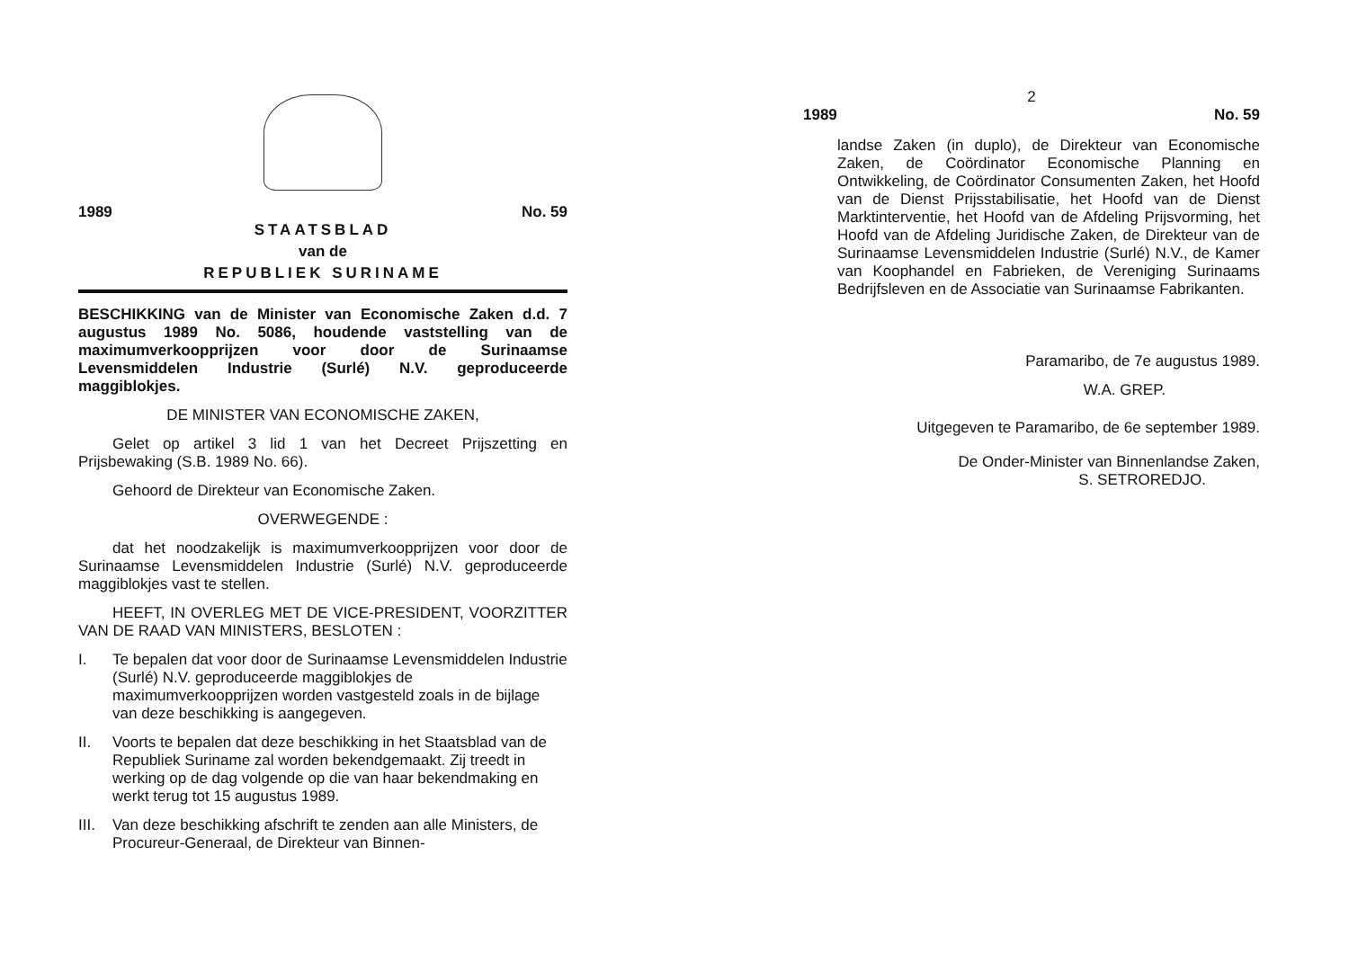1989 No. 59
STAATSBLAD
van de
REPUBLIEK SURINAME
BESCHIKKING van de Minister van Economische Zaken d.d. 7 augustus 1989 No. 5086, houdende vaststelling van de maximumverkoopprijzen voor door de Surinaamse Levensmiddelen Industrie (Surlé) N.V. geproduceerde maggiblokjes.
DE MINISTER VAN ECONOMISCHE ZAKEN,
Gelet op artikel 3 lid 1 van het Decreet Prijszetting en Prijsbewaking (S.B. 1989 No. 66).
Gehoord de Direkteur van Economische Zaken.
OVERWEGENDE :
dat het noodzakelijk is maximumverkoopprijzen voor door de Surinaamse Levensmiddelen Industrie (Surlé) N.V. geproduceerde maggiblokjes vast te stellen.
HEEFT, IN OVERLEG MET DE VICE-PRESIDENT, VOORZITTER VAN DE RAAD VAN MINISTERS, BESLOTEN :
I. Te bepalen dat voor door de Surinaamse Levensmiddelen Industrie (Surlé) N.V. geproduceerde maggiblokjes de maximumverkoopprijzen worden vastgesteld zoals in de bijlage van deze beschikking is aangegeven.
II. Voorts te bepalen dat deze beschikking in het Staatsblad van de Republiek Suriname zal worden bekendgemaakt. Zij treedt in werking op de dag volgende op die van haar bekendmaking en werkt terug tot 15 augustus 1989.
III. Van deze beschikking afschrift te zenden aan alle Ministers, de Procureur-Generaal, de Direkteur van Binnen-
2
1989 No. 59
landse Zaken (in duplo), de Direkteur van Economische Zaken, de Coördinator Economische Planning en Ontwikkeling, de Coördinator Consumenten Zaken, het Hoofd van de Dienst Prijsstabilisatie, het Hoofd van de Dienst Marktinterventie, het Hoofd van de Afdeling Prijsvorming, het Hoofd van de Afdeling Juridische Zaken, de Direkteur van de Surinaamse Levensmiddelen Industrie (Surlé) N.V., de Kamer van Koophandel en Fabrieken, de Vereniging Surinaams Bedrijfsleven en de Associatie van Surinaamse Fabrikanten.
Paramaribo, de 7e augustus 1989.
W.A. GREP.
Uitgegeven te Paramaribo, de 6e september 1989.
De Onder-Minister van Binnenlandse Zaken,
S. SETROREDJO.